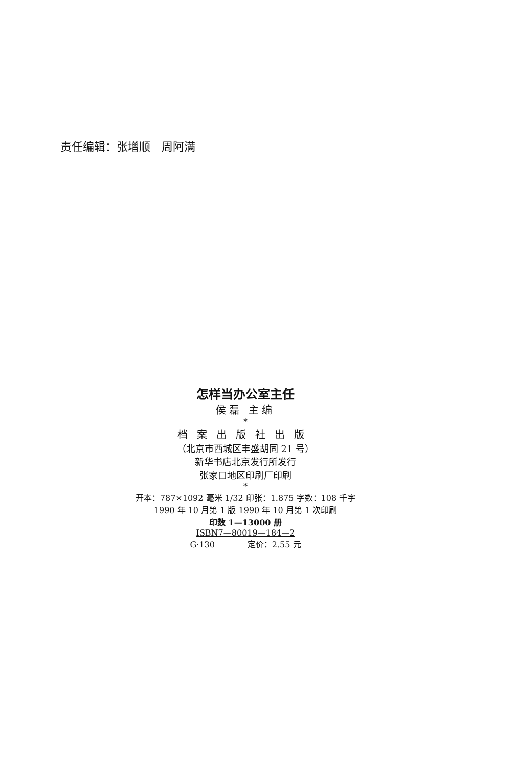责任编辑：张增顺　周阿满
怎样当办公室主任
侯磊 主编
*
档案出版社出版
（北京市西城区丰盛胡同 21 号）
新华书店北京发行所发行
张家口地区印刷厂印刷
*
开本：787×1092 毫米 1/32 印张：1.875 字数：108 千字
1990 年 10 月第 1 版 1990 年 10 月第 1 次印刷
印数 1—13000 册
ISBN7—80019—184—2
G·130　　　　定价：2.55 元